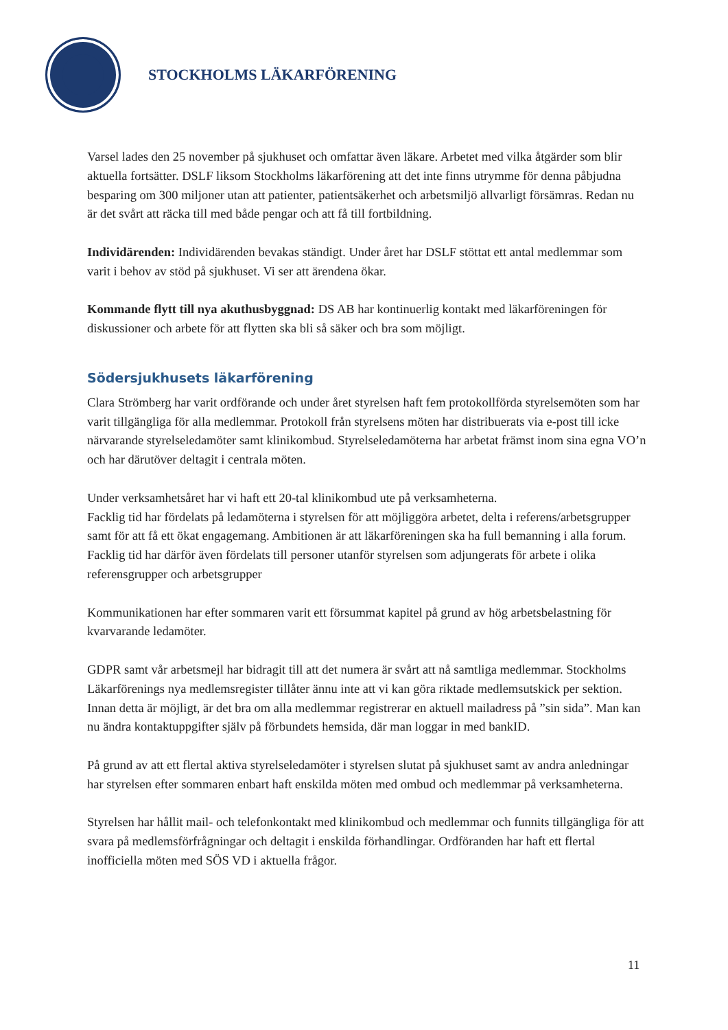STOCKHOLMS LÄKARFÖRENING
Varsel lades den 25 november på sjukhuset och omfattar även läkare. Arbetet med vilka åtgärder som blir aktuella fortsätter. DSLF liksom Stockholms läkarförening att det inte finns utrymme för denna påbjudna besparing om 300 miljoner utan att patienter, patientsäkerhet och arbetsmiljö allvarligt försämras. Redan nu är det svårt att räcka till med både pengar och att få till fortbildning.
Individärenden: Individärenden bevakas ständigt. Under året har DSLF stöttat ett antal medlemmar som varit i behov av stöd på sjukhuset. Vi ser att ärendena ökar.
Kommande flytt till nya akuthusbyggnad: DS AB har kontinuerlig kontakt med läkarföreningen för diskussioner och arbete för att flytten ska bli så säker och bra som möjligt.
Södersjukhusets läkarförening
Clara Strömberg har varit ordförande och under året styrelsen haft fem protokollförda styrelsemöten som har varit tillgängliga för alla medlemmar. Protokoll från styrelsens möten har distribuerats via e-post till icke närvarande styrelseledamöter samt klinikombud. Styrelseledamöterna har arbetat främst inom sina egna VO’n och har därutöver deltagit i centrala möten.
Under verksamhetsåret har vi haft ett 20-tal klinikombud ute på verksamheterna.
Facklig tid har fördelats på ledamöterna i styrelsen för att möjliggöra arbetet, delta i referens/arbetsgrupper samt för att få ett ökat engagemang. Ambitionen är att läkarföreningen ska ha full bemanning i alla forum. Facklig tid har därför även fördelats till personer utanför styrelsen som adjungerats för arbete i olika referensgrupper och arbetsgrupper
Kommunikationen har efter sommaren varit ett försummat kapitel på grund av hög arbetsbelastning för kvarvarande ledamöter.
GDPR samt vår arbetsmejl har bidragit till att det numera är svårt att nå samtliga medlemmar. Stockholms Läkarförenings nya medlemsregister tillåter ännu inte att vi kan göra riktade medlemsutskick per sektion. Innan detta är möjligt, är det bra om alla medlemmar registrerar en aktuell mailadress på ”sin sida”. Man kan nu ändra kontaktuppgifter själv på förbundets hemsida, där man loggar in med bankID.
På grund av att ett flertal aktiva styrelseledamöter i styrelsen slutat på sjukhuset samt av andra anledningar har styrelsen efter sommaren enbart haft enskilda möten med ombud och medlemmar på verksamheterna.
Styrelsen har hållit mail- och telefonkontakt med klinikombud och medlemmar och funnits tillgängliga för att svara på medlemsförfrågningar och deltagit i enskilda förhandlingar. Ordföranden har haft ett flertal inofficiella möten med SÖS VD i aktuella frågor.
11